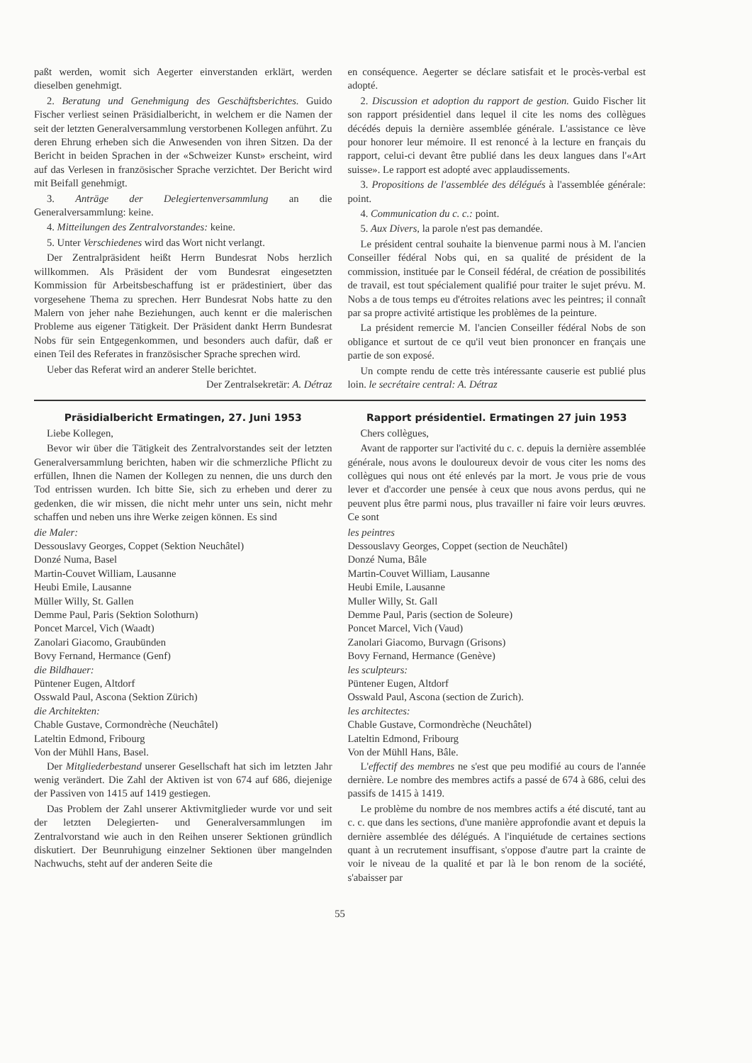paßt werden, womit sich Aegerter einverstanden erklärt, werden dieselben genehmigt.
2. Beratung und Genehmigung des Geschäftsberichtes. Guido Fischer verliest seinen Präsidialbericht, in welchem er die Namen der seit der letzten Generalversammlung verstorbenen Kollegen anführt. Zu deren Ehrung erheben sich die Anwesenden von ihren Sitzen. Da der Bericht in beiden Sprachen in der «Schweizer Kunst» erscheint, wird auf das Verlesen in französischer Sprache verzichtet. Der Bericht wird mit Beifall genehmigt.
3. Anträge der Delegiertenversammlung an die Generalversammlung: keine.
4. Mitteilungen des Zentralvorstandes: keine.
5. Unter Verschiedenes wird das Wort nicht verlangt.
Der Zentralpräsident heißt Herrn Bundesrat Nobs herzlich willkommen. Als Präsident der vom Bundesrat eingesetzten Kommission für Arbeitsbeschaffung ist er prädestiniert, über das vorgesehene Thema zu sprechen. Herr Bundesrat Nobs hatte zu den Malern von jeher nahe Beziehungen, auch kennt er die malerischen Probleme aus eigener Tätigkeit. Der Präsident dankt Herrn Bundesrat Nobs für sein Entgegenkommen, und besonders auch dafür, daß er einen Teil des Referates in französischer Sprache sprechen wird.
Ueber das Referat wird an anderer Stelle berichtet.
Der Zentralsekretär: A. Détraz
en conséquence. Aegerter se déclare satisfait et le procès-verbal est adopté.
2. Discussion et adoption du rapport de gestion. Guido Fischer lit son rapport présidentiel dans lequel il cite les noms des collègues décédés depuis la dernière assemblée générale. L'assistance ce lève pour honorer leur mémoire. Il est renoncé à la lecture en français du rapport, celui-ci devant être publié dans les deux langues dans l'«Art suisse». Le rapport est adopté avec applaudissements.
3. Propositions de l'assemblée des délégués à l'assemblée générale: point.
4. Communication du c. c.: point.
5. Aux Divers, la parole n'est pas demandée.
Le président central souhaite la bienvenue parmi nous à M. l'ancien Conseiller fédéral Nobs qui, en sa qualité de président de la commission, instituée par le Conseil fédéral, de création de possibilités de travail, est tout spécialement qualifié pour traiter le sujet prévu. M. Nobs a de tous temps eu d'étroites relations avec les peintres; il connaît par sa propre activité artistique les problèmes de la peinture.
La président remercie M. l'ancien Conseiller fédéral Nobs de son obligance et surtout de ce qu'il veut bien prononcer en français une partie de son exposé.
Un compte rendu de cette très intéressante causerie est publié plus loin. le secrétaire central: A. Détraz
Präsidialbericht Ermatingen, 27. Juni 1953
Liebe Kollegen,
Bevor wir über die Tätigkeit des Zentralvorstandes seit der letzten Generalversammlung berichten, haben wir die schmerzliche Pflicht zu erfüllen, Ihnen die Namen der Kollegen zu nennen, die uns durch den Tod entrissen wurden. Ich bitte Sie, sich zu erheben und derer zu gedenken, die wir missen, die nicht mehr unter uns sein, nicht mehr schaffen und neben uns ihre Werke zeigen können. Es sind
die Maler:
Dessouslavy Georges, Coppet (Sektion Neuchâtel)
Donzé Numa, Basel
Martin-Couvet William, Lausanne
Heubi Emile, Lausanne
Müller Willy, St. Gallen
Demme Paul, Paris (Sektion Solothurn)
Poncet Marcel, Vich (Waadt)
Zanolari Giacomo, Graubünden
Bovy Fernand, Hermance (Genf)
die Bildhauer:
Püntener Eugen, Altdorf
Osswald Paul, Ascona (Sektion Zürich)
die Architekten:
Chable Gustave, Cormondrèche (Neuchâtel)
Lateltin Edmond, Fribourg
Von der Mühll Hans, Basel.
Der Mitgliederbestand unserer Gesellschaft hat sich im letzten Jahr wenig verändert. Die Zahl der Aktiven ist von 674 auf 686, diejenige der Passiven von 1415 auf 1419 gestiegen.
Das Problem der Zahl unserer Aktivmitglieder wurde vor und seit der letzten Delegierten- und Generalversammlungen im Zentralvorstand wie auch in den Reihen unserer Sektionen gründlich diskutiert. Der Beunruhigung einzelner Sektionen über mangelnden Nachwuchs, steht auf der anderen Seite die
Rapport présidentiel. Ermatingen 27 juin 1953
Chers collègues,
Avant de rapporter sur l'activité du c. c. depuis la dernière assemblée générale, nous avons le douloureux devoir de vous citer les noms des collègues qui nous ont été enlevés par la mort. Je vous prie de vous lever et d'accorder une pensée à ceux que nous avons perdus, qui ne peuvent plus être parmi nous, plus travailler ni faire voir leurs œuvres. Ce sont
les peintres
Dessouslavy Georges, Coppet (section de Neuchâtel)
Donzé Numa, Bâle
Martin-Couvet William, Lausanne
Heubi Emile, Lausanne
Muller Willy, St. Gall
Demme Paul, Paris (section de Soleure)
Poncet Marcel, Vich (Vaud)
Zanolari Giacomo, Burvagn (Grisons)
Bovy Fernand, Hermance (Genève)
les sculpteurs:
Püntener Eugen, Altdorf
Osswald Paul, Ascona (section de Zurich).
les architectes:
Chable Gustave, Cormondrèche (Neuchâtel)
Lateltin Edmond, Fribourg
Von der Mühll Hans, Bâle.
L'effectif des membres ne s'est que peu modifié au cours de l'année dernière. Le nombre des membres actifs a passé de 674 à 686, celui des passifs de 1415 à 1419.
Le problème du nombre de nos membres actifs a été discuté, tant au c. c. que dans les sections, d'une manière approfondie avant et depuis la dernière assemblée des délégués. A l'inquiétude de certaines sections quant à un recrutement insuffisant, s'oppose d'autre part la crainte de voir le niveau de la qualité et par là le bon renom de la société, s'abaisser par
55